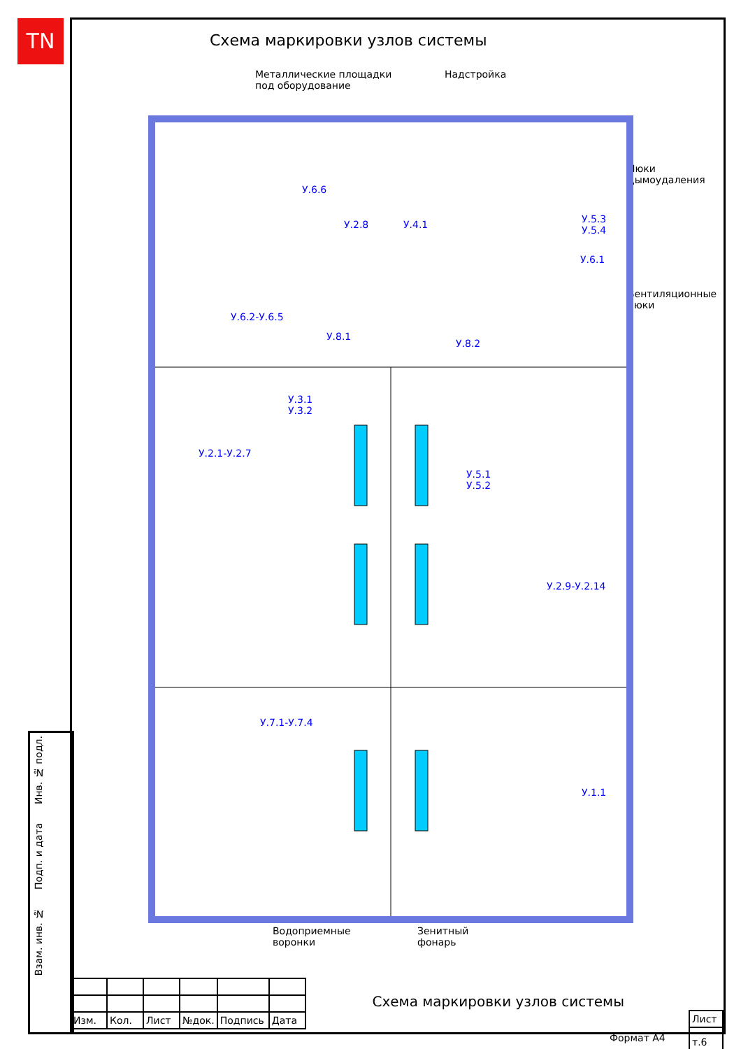TN Схема маркировки узлов системы
Металлические площадки
под оборудование
Надстройка
Люки
дымоудаления
Вентиляционные
люки
У.6.6
У.2.8 У.4.1
У.5.3
У.5.4
У.6.1
У.6.2-У.6.5
У.8.1
У.8.2
У.3.1
У.3.2
У.2.1-У.2.7
У.5.1
У.5.2
У.2.9-У.2.14
У.7.1-У.7.4
У.1.1
Водоприемные
воронки
Зенитный
фонарь
Взам. инв. № Подп. и дата Инв. № подл.
| Изм. | Кол. | Лист | №док. | Подпись | Дата |
Схема маркировки узлов системы
| Лист |
| т.6 |
Формат А4